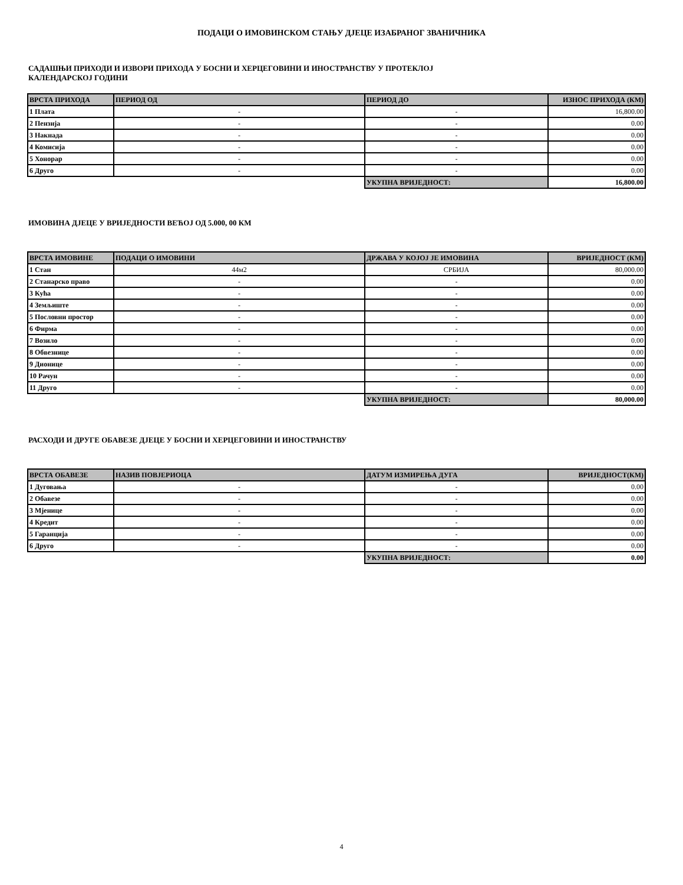ПОДАЦИ О ИМОВИНСКОМ СТАЊУ ДЈЕЦЕ ИЗАБРАНОГ ЗВАНИЧНИКА
САДАШЊИ ПРИХОДИ И ИЗВОРИ ПРИХОДА У БОСНИ И ХЕРЦЕГОВИНИ И ИНОСТРАНСТВУ У ПРОТЕКЛОЈ
КАЛЕНДАРСКОЈ ГОДИНИ
| ВРСТА ПРИХОДА | ПЕРИОД ОД | ПЕРИОД ДО | ИЗНОС ПРИХОДА (КМ) |
| --- | --- | --- | --- |
| 1 Плата | - | - | 16,800.00 |
| 2 Пензија | - | - | 0.00 |
| 3 Накнада | - | - | 0.00 |
| 4 Комисија | - | - | 0.00 |
| 5 Хонорар | - | - | 0.00 |
| 6 Друго | - | - | 0.00 |
| | | УКУПНА ВРИЈЕДНОСТ: | 16,800.00 |
ИМОВИНА ДЈЕЦЕ У ВРИЈЕДНОСТИ ВЕЋОЈ ОД 5.000, 00 КМ
| ВРСТА ИМОВИНЕ | ПОДАЦИ О ИМОВИНИ | ДРЖАВА У КОЈОЈ ЈЕ ИМОВИНА | ВРИЈЕДНОСТ (КМ) |
| --- | --- | --- | --- |
| 1 Стан | 44м2 | СРБИЈА | 80,000.00 |
| 2 Станарско право | - | - | 0.00 |
| 3 Кућа | - | - | 0.00 |
| 4 Земљиште | - | - | 0.00 |
| 5 Пословни простор | - | - | 0.00 |
| 6 Фирма | - | - | 0.00 |
| 7 Возило | - | - | 0.00 |
| 8 Обвезнице | - | - | 0.00 |
| 9 Дионице | - | - | 0.00 |
| 10 Рачун | - | - | 0.00 |
| 11 Друго | - | - | 0.00 |
| | | УКУПНА ВРИЈЕДНОСТ: | 80,000.00 |
РАСХОДИ И ДРУГЕ ОБАВЕЗЕ ДЈЕЦЕ У БОСНИ И ХЕРЦЕГОВИНИ И ИНОСТРАНСТВУ
| ВРСТА ОБАВЕЗЕ | НАЗИВ ПОВЈЕРИОЦА | ДАТУМ ИЗМИРЕЊА ДУГА | ВРИЈЕДНОСТ(КМ) |
| --- | --- | --- | --- |
| 1 Дуговања | - | - | 0.00 |
| 2 Обавезе | - | - | 0.00 |
| 3 Мјенице | - | - | 0.00 |
| 4 Кредит | - | - | 0.00 |
| 5 Гаранција | - | - | 0.00 |
| 6 Друго | - | - | 0.00 |
| | | УКУПНА ВРИЈЕДНОСТ: | 0.00 |
4